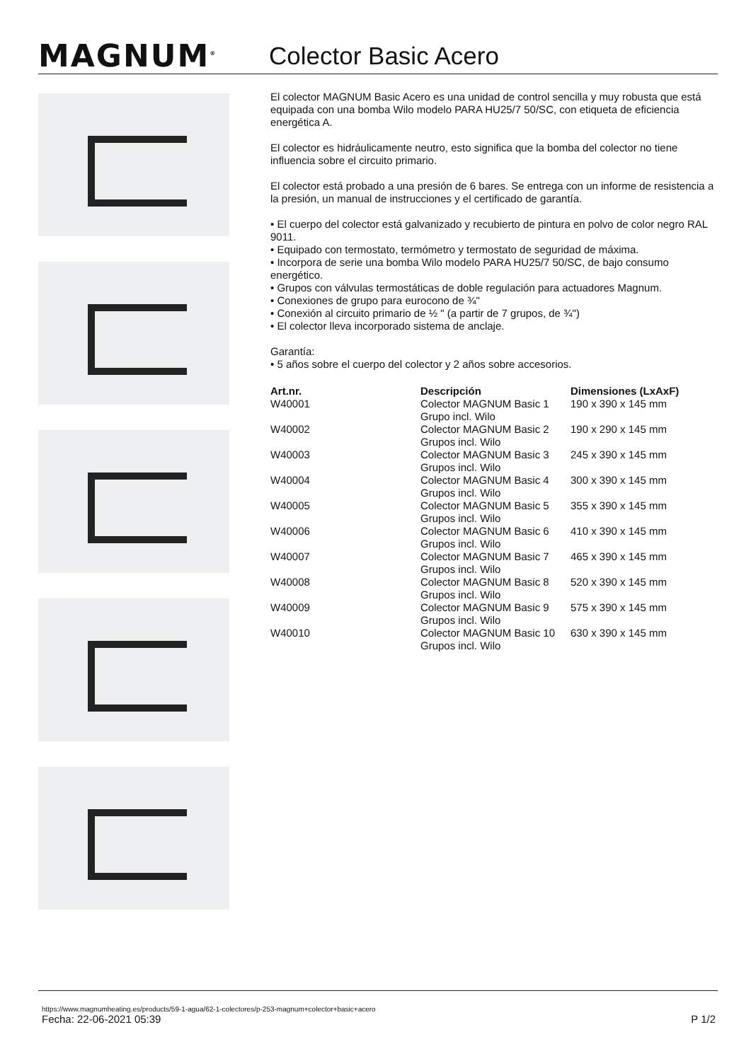MAGNUM<sup>®</sup>
Colector Basic Acero
El colector MAGNUM Basic Acero es una unidad de control sencilla y muy robusta que está equipada con una bomba Wilo modelo PARA HU25/7 50/SC, con etiqueta de eficiencia energética A.
El colector es hidráulicamente neutro, esto significa que la bomba del colector no tiene influencia sobre el circuito primario.
El colector está probado a una presión de 6 bares. Se entrega con un informe de resistencia a la presión, un manual de instrucciones y el certificado de garantía.
• El cuerpo del colector está galvanizado y recubierto de pintura en polvo de color negro RAL 9011.
• Equipado con termostato, termómetro y termostato de seguridad de máxima.
• Incorpora de serie una bomba Wilo modelo PARA HU25/7 50/SC, de bajo consumo energético.
• Grupos con válvulas termostáticas de doble regulación para actuadores Magnum.
• Conexiones de grupo para eurocono de ¾"
• Conexión al circuito primario de ½ " (a partir de 7 grupos, de ¾")
• El colector lleva incorporado sistema de anclaje.
Garantía:
• 5 años sobre el cuerpo del colector y 2 años sobre accesorios.
| Art.nr. | Descripción | Dimensiones (LxAxF) |
| --- | --- | --- |
| W40001 | Colector MAGNUM Basic 1 Grupo incl. Wilo | 190 x 390 x 145 mm |
| W40002 | Colector MAGNUM Basic 2 Grupos incl. Wilo | 190 x 290 x 145 mm |
| W40003 | Colector MAGNUM Basic 3 Grupos incl. Wilo | 245 x 390 x 145 mm |
| W40004 | Colector MAGNUM Basic 4 Grupos incl. Wilo | 300 x 390 x 145 mm |
| W40005 | Colector MAGNUM Basic 5 Grupos incl. Wilo | 355 x 390 x 145 mm |
| W40006 | Colector MAGNUM Basic 6 Grupos incl. Wilo | 410 x 390 x 145 mm |
| W40007 | Colector MAGNUM Basic 7 Grupos incl. Wilo | 465 x 390 x 145 mm |
| W40008 | Colector MAGNUM Basic 8 Grupos incl. Wilo | 520 x 390 x 145 mm |
| W40009 | Colector MAGNUM Basic 9 Grupos incl. Wilo | 575 x 390 x 145 mm |
| W40010 | Colector MAGNUM Basic 10 Grupos incl. Wilo | 630 x 390 x 145 mm |
https://www.magnumheating.es/products/59-1-agua/62-1-colectores/p-253-magnum+colector+basic+acero
Fecha: 22-06-2021 05:39 P 1/2